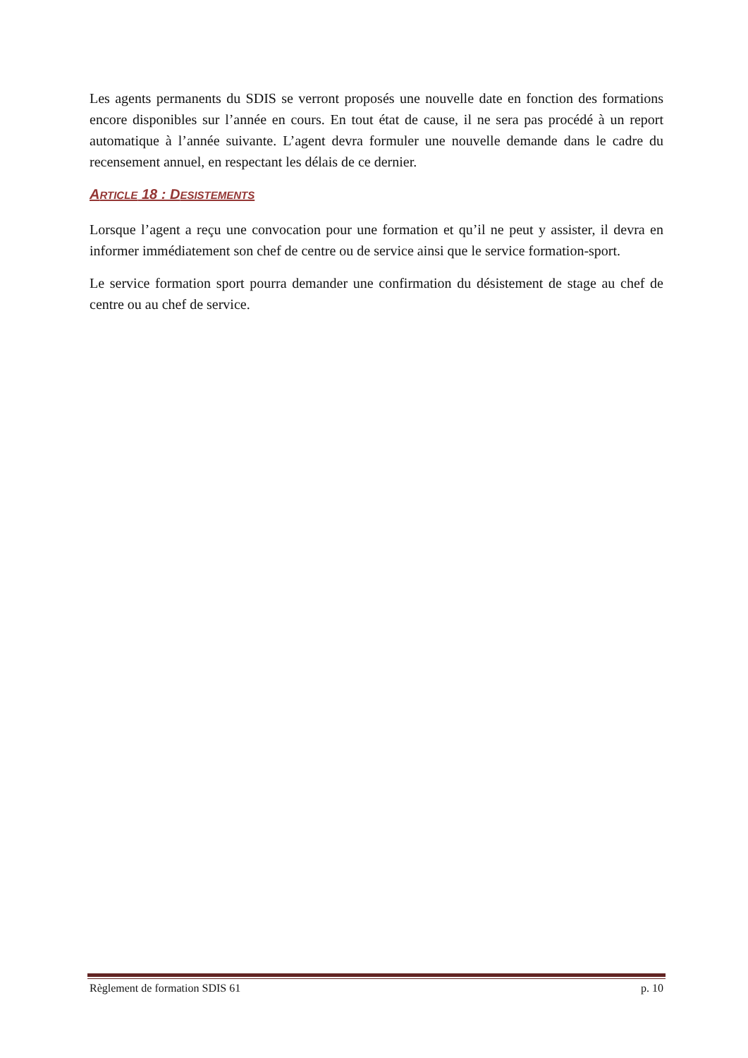Les agents permanents du SDIS se verront proposés une nouvelle date en fonction des formations encore disponibles sur l’année en cours. En tout état de cause, il ne sera pas procédé à un report automatique à l’année suivante. L’agent devra formuler une nouvelle demande dans le cadre du recensement annuel, en respectant les délais de ce dernier.
ARTICLE 18 : DESISTEMENTS
Lorsque l’agent a reçu une convocation pour une formation et qu’il ne peut y assister, il devra en informer immédiatement son chef de centre ou de service ainsi que le service formation-sport.
Le service formation sport pourra demander une confirmation du désistement de stage au chef de centre ou au chef de service.
Règlement de formation SDIS 61 p. 10